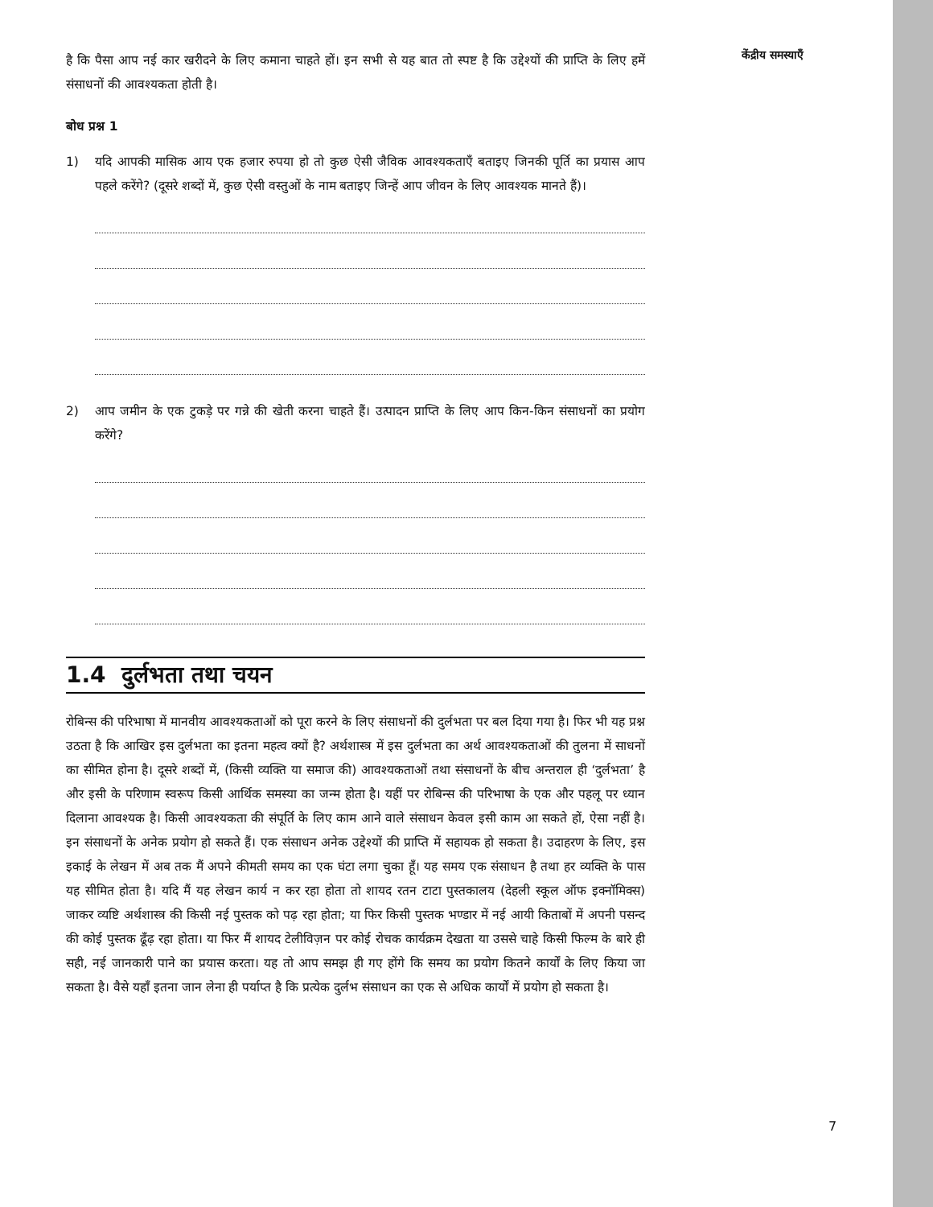है कि पैसा आप नई कार खरीदने के लिए कमाना चाहते हों। इन सभी से यह बात तो स्पष्ट है कि उद्देश्यों की प्राप्ति के लिए हमें संसाधनों की आवश्यकता होती है।
बोध प्रश्न 1
1) यदि आपकी मासिक आय एक हजार रुपया हो तो कुछ ऐसी जैविक आवश्यकताएँ बताइए जिनकी पूर्ति का प्रयास आप पहले करेंगे? (दूसरे शब्दों में, कुछ ऐसी वस्तुओं के नाम बताइए जिन्हें आप जीवन के लिए आवश्यक मानते हैं)।
2) आप जमीन के एक टुकड़े पर गन्ने की खेती करना चाहते हैं। उत्पादन प्राप्ति के लिए आप किन-किन संसाधनों का प्रयोग करेंगे?
1.4 दुर्लभता तथा चयन
रोबिन्स की परिभाषा में मानवीय आवश्यकताओं को पूरा करने के लिए संसाधनों की दुर्लभता पर बल दिया गया है। फिर भी यह प्रश्न उठता है कि आखिर इस दुर्लभता का इतना महत्व क्यों है? अर्थशास्त्र में इस दुर्लभता का अर्थ आवश्यकताओं की तुलना में साधनों का सीमित होना है। दूसरे शब्दों में, (किसी व्यक्ति या समाज की) आवश्यकताओं तथा संसाधनों के बीच अन्तराल ही ‘दुर्लभता’ है और इसी के परिणाम स्वरूप किसी आर्थिक समस्या का जन्म होता है। यहीं पर रोबिन्स की परिभाषा के एक और पहलू पर ध्यान दिलाना आवश्यक है। किसी आवश्यकता की संपूर्ति के लिए काम आने वाले संसाधन केवल इसी काम आ सकते हों, ऐसा नहीं है। इन संसाधनों के अनेक प्रयोग हो सकते हैं। एक संसाधन अनेक उद्देश्यों की प्राप्ति में सहायक हो सकता है। उदाहरण के लिए, इस इकाई के लेखन में अब तक मैं अपने कीमती समय का एक घंटा लगा चुका हूँ। यह समय एक संसाधन है तथा हर व्यक्ति के पास यह सीमित होता है। यदि मैं यह लेखन कार्य न कर रहा होता तो शायद रतन टाटा पुस्तकालय (देहली स्कूल ऑफ इक्नॉमिक्स) जाकर व्यष्टि अर्थशास्त्र की किसी नई पुस्तक को पढ़ रहा होता; या फिर किसी पुस्तक भण्डार में नई आयी किताबों में अपनी पसन्द की कोई पुस्तक ढूँढ़ रहा होता। या फिर मैं शायद टेलीविज़न पर कोई रोचक कार्यक्रम देखता या उससे चाहे किसी फिल्म के बारे ही सही, नई जानकारी पाने का प्रयास करता। यह तो आप समझ ही गए होंगे कि समय का प्रयोग कितने कार्यों के लिए किया जा सकता है। वैसे यहाँ इतना जान लेना ही पर्याप्त है कि प्रत्येक दुर्लभ संसाधन का एक से अधिक कार्यों में प्रयोग हो सकता है।
केंद्रीय समस्याएँ
7